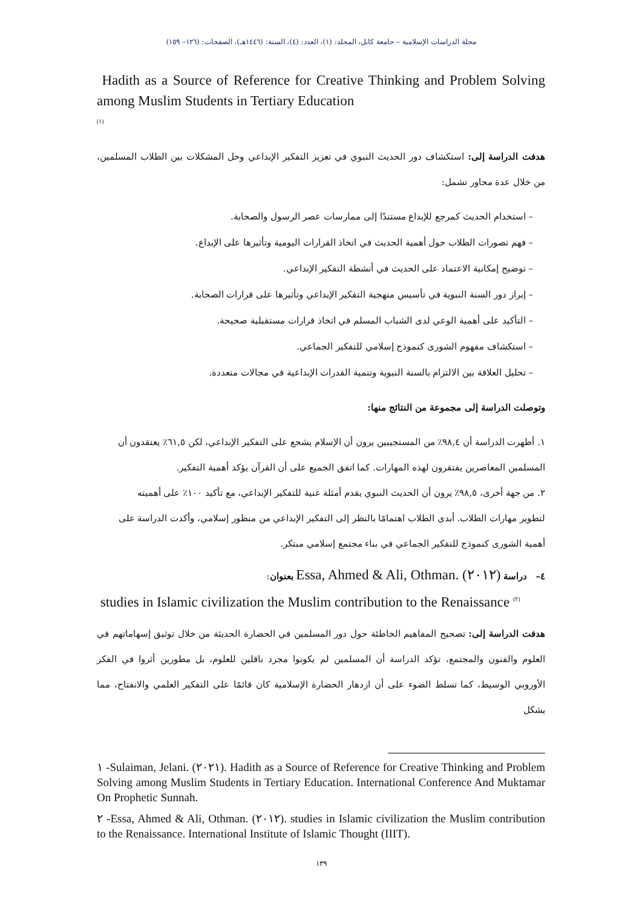مجلة الدراسات الإسلامية – جامعة كابل، المجلد: (١)، العدد: (٤)، السنة: (١٤٤٦هـ)، الصفحات: (١٢٦– ١٥٩)
Hadith as a Source of Reference for Creative Thinking and Problem Solving among Muslim Students in Tertiary Education
<sup>(١)</sup>
هدفت الدراسة إلى: استكشاف دور الحديث النبوي في تعزيز التفكير الإبداعي وحل المشكلات بين الطلاب المسلمين، من خلال عدة محاور تشمل:
– استخدام الحديث كمرجع للإبداع مستندًا إلى ممارسات عصر الرسول والصحابة.
– فهم تصورات الطلاب حول أهمية الحديث في اتخاذ القرارات اليومية وتأثيرها على الإبداع.
– توضيح إمكانية الاعتماد على الحديث في أنشطة التفكير الإبداعي.
– إبراز دور السنة النبوية في تأسيس منهجية التفكير الإبداعي وتأثيرها على قرارات الصحابة.
– التأكيد على أهمية الوعي لدى الشباب المسلم في اتخاذ قرارات مستقبلية صحيحة.
– استكشاف مفهوم الشورى كنموذج إسلامي للتفكير الجماعي.
– تحليل العلاقة بين الالتزام بالسنة النبوية وتنمية القدرات الإبداعية في مجالات متعددة.
وتوصلت الدراسة إلى مجموعة من النتائج منها:
١. أظهرت الدراسة أن ٩٨,٤٪ من المستجيبين يرون أن الإسلام يشجع على التفكير الإبداعي، لكن ٦١,٥٪ يعتقدون أن المسلمين المعاصرين يفتقرون لهذه المهارات. كما اتفق الجميع على أن القرآن يؤكد أهمية التفكير.
٢. من جهة أخرى، ٩٨,٥٪ يرون أن الحديث النبوي يقدم أمثلة غنية للتفكير الإبداعي، مع تأكيد ١٠٠٪ على أهميته لتطوير مهارات الطلاب. أبدى الطلاب اهتمامًا بالنظر إلى التفكير الإبداعي من منظور إسلامي، وأكدت الدراسة على أهمية الشورى كنموذج للتفكير الجماعي في بناء مجتمع إسلامي مبتكر.
٤– دراسة Essa, Ahmed & Ali, Othman. (٢٠١٢) بعنوان:
studies in Islamic civilization the Muslim contribution to the Renaissance <sup>(٢)</sup>
هدفت الدراسة إلى: تصحيح المفاهيم الخاطئة حول دور المسلمين في الحضارة الحديثة من خلال توثيق إسهاماتهم في العلوم والفنون والمجتمع، تؤكد الدراسة أن المسلمين لم يكونوا مجرد ناقلين للعلوم، بل مطورين أثروا في الفكر الأوروبي الوسيط، كما تسلط الضوء على أن ازدهار الحضارة الإسلامية كان قائمًا على التفكير العلمي والانفتاح، مما يشكل
١ -Sulaiman, Jelani. (٢٠٢١). Hadith as a Source of Reference for Creative Thinking and Problem Solving among Muslim Students in Tertiary Education. International Conference And Muktamar On Prophetic Sunnah.
٢ -Essa, Ahmed & Ali, Othman. (٢٠١٢). studies in Islamic civilization the Muslim contribution to the Renaissance. International Institute of Islamic Thought (IIIT).
١٣٩